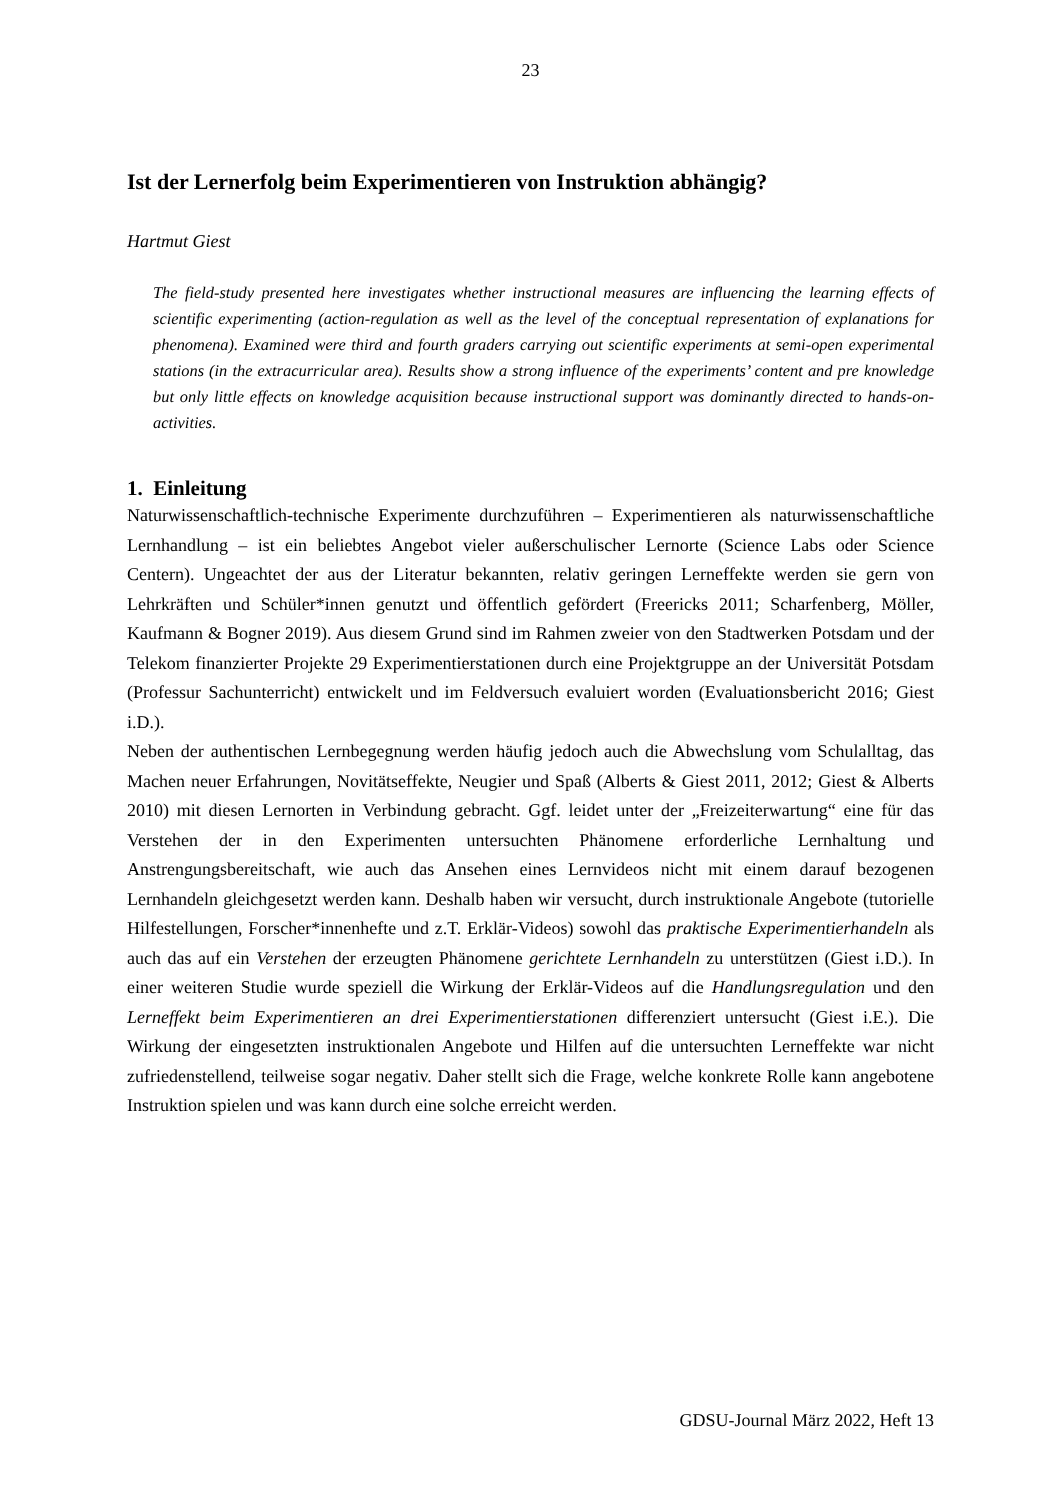23
Ist der Lernerfolg beim Experimentieren von Instruktion abhängig?
Hartmut Giest
The field-study presented here investigates whether instructional measures are influencing the learning effects of scientific experimenting (action-regulation as well as the level of the conceptual representation of explanations for phenomena). Examined were third and fourth graders carrying out scientific experiments at semi-open experimental stations (in the extracurricular area). Results show a strong influence of the experiments’ content and pre knowledge but only little effects on knowledge acquisition because instructional support was dominantly directed to hands-on-activities.
1. Einleitung
Naturwissenschaftlich-technische Experimente durchzuführen – Experimentieren als naturwissenschaftliche Lernhandlung – ist ein beliebtes Angebot vieler außerschulischer Lernorte (Science Labs oder Science Centern). Ungeachtet der aus der Literatur bekannten, relativ geringen Lerneffekte werden sie gern von Lehrkräften und Schüler*innen genutzt und öffentlich gefördert (Freericks 2011; Scharfenberg, Möller, Kaufmann & Bogner 2019). Aus diesem Grund sind im Rahmen zweier von den Stadtwerken Potsdam und der Telekom finanzierter Projekte 29 Experimentierstationen durch eine Projektgruppe an der Universität Potsdam (Professur Sachunterricht) entwickelt und im Feldversuch evaluiert worden (Evaluationsbericht 2016; Giest i.D.).
Neben der authentischen Lernbegegnung werden häufig jedoch auch die Abwechslung vom Schulalltag, das Machen neuer Erfahrungen, Novitätseffekte, Neugier und Spaß (Alberts & Giest 2011, 2012; Giest & Alberts 2010) mit diesen Lernorten in Verbindung gebracht. Ggf. leidet unter der „Freizeiterwartung“ eine für das Verstehen der in den Experimenten untersuchten Phänomene erforderliche Lernhaltung und Anstrengungsbereitschaft, wie auch das Ansehen eines Lernvideos nicht mit einem darauf bezogenen Lernhandeln gleichgesetzt werden kann. Deshalb haben wir versucht, durch instruktionale Angebote (tutorielle Hilfestellungen, Forscher*innenhefte und z.T. Erklär-Videos) sowohl das praktische Experimentierhandeln als auch das auf ein Verstehen der erzeugten Phänomene gerichtete Lernhandeln zu unterstützen (Giest i.D.). In einer weiteren Studie wurde speziell die Wirkung der Erklär-Videos auf die Handlungsregulation und den Lerneffekt beim Experimentieren an drei Experimentierstationen differenziert untersucht (Giest i.E.). Die Wirkung der eingesetzten instruktionalen Angebote und Hilfen auf die untersuchten Lerneffekte war nicht zufriedenstellend, teilweise sogar negativ. Daher stellt sich die Frage, welche konkrete Rolle kann angebotene Instruktion spielen und was kann durch eine solche erreicht werden.
GDSU-Journal März 2022, Heft 13